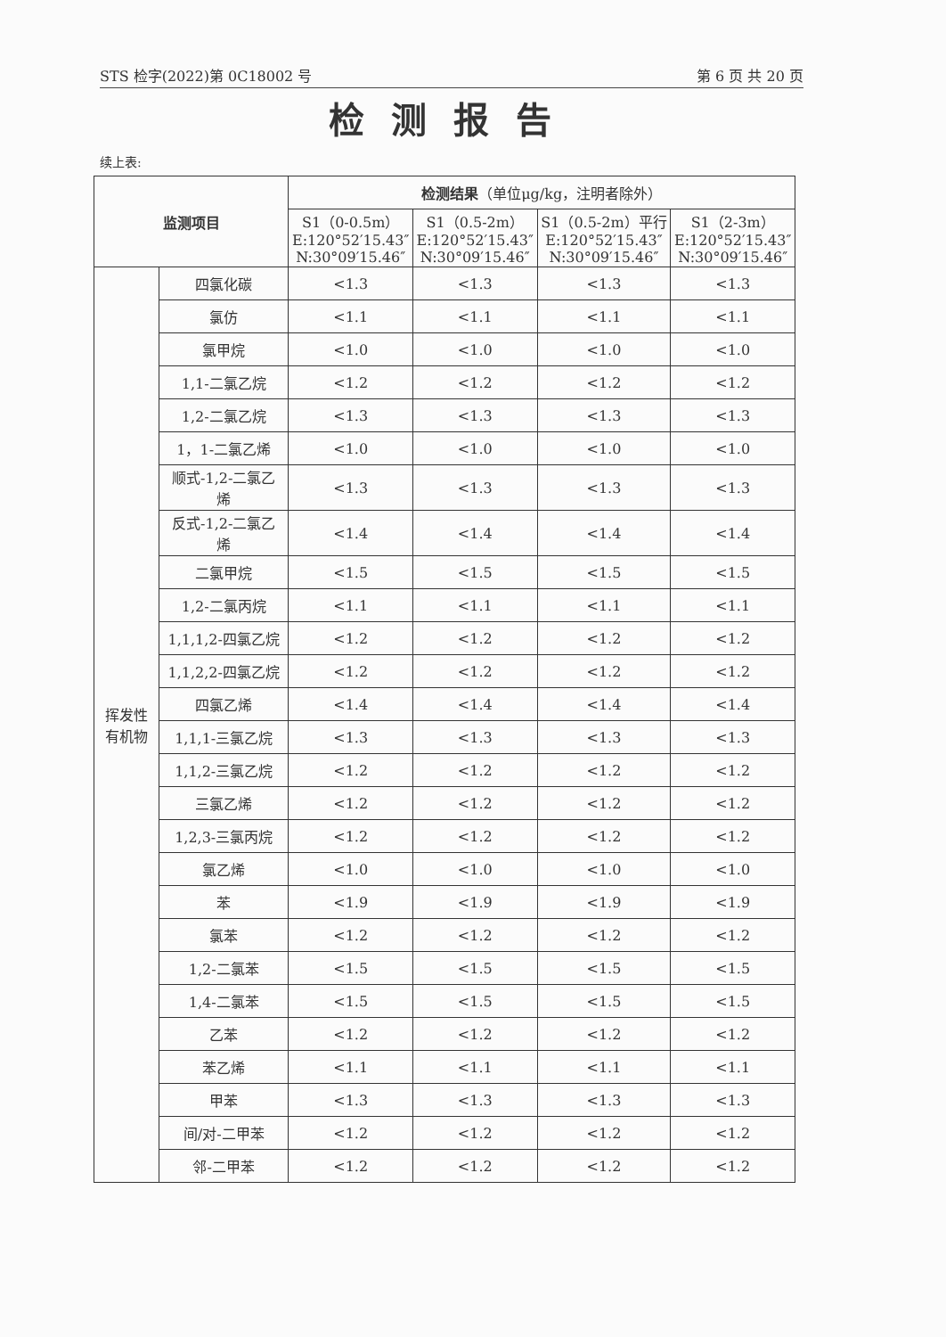STS 检字(2022)第 0C18002 号 第 6 页 共 20 页
检测报告
续上表:
| 监测项目 | | 检测结果 （单位μg/kg，注明者除外） | | | |
| --- | --- | --- | --- | --- | --- |
| | | S1（0-0.5m） E:120°52′15.43″ N:30°09′15.46″ | S1（0.5-2m） E:120°52′15.43″ N:30°09′15.46″ | S1（0.5-2m）平行 E:120°52′15.43″ N:30°09′15.46″ | S1（2-3m） E:120°52′15.43″ N:30°09′15.46″ |
| 挥发性 有机物 | 四氯化碳 | <1.3 | <1.3 | <1.3 | <1.3 |
| | 氯仿 | <1.1 | <1.1 | <1.1 | <1.1 |
| | 氯甲烷 | <1.0 | <1.0 | <1.0 | <1.0 |
| | 1,1-二氯乙烷 | <1.2 | <1.2 | <1.2 | <1.2 |
| | 1,2-二氯乙烷 | <1.3 | <1.3 | <1.3 | <1.3 |
| | 1，1-二氯乙烯 | <1.0 | <1.0 | <1.0 | <1.0 |
| | 顺式-1,2-二氯乙 烯 | <1.3 | <1.3 | <1.3 | <1.3 |
| | 反式-1,2-二氯乙 烯 | <1.4 | <1.4 | <1.4 | <1.4 |
| | 二氯甲烷 | <1.5 | <1.5 | <1.5 | <1.5 |
| | 1,2-二氯丙烷 | <1.1 | <1.1 | <1.1 | <1.1 |
| | 1,1,1,2-四氯乙烷 | <1.2 | <1.2 | <1.2 | <1.2 |
| | 1,1,2,2-四氯乙烷 | <1.2 | <1.2 | <1.2 | <1.2 |
| | 四氯乙烯 | <1.4 | <1.4 | <1.4 | <1.4 |
| | 1,1,1-三氯乙烷 | <1.3 | <1.3 | <1.3 | <1.3 |
| | 1,1,2-三氯乙烷 | <1.2 | <1.2 | <1.2 | <1.2 |
| | 三氯乙烯 | <1.2 | <1.2 | <1.2 | <1.2 |
| | 1,2,3-三氯丙烷 | <1.2 | <1.2 | <1.2 | <1.2 |
| | 氯乙烯 | <1.0 | <1.0 | <1.0 | <1.0 |
| | 苯 | <1.9 | <1.9 | <1.9 | <1.9 |
| | 氯苯 | <1.2 | <1.2 | <1.2 | <1.2 |
| | 1,2-二氯苯 | <1.5 | <1.5 | <1.5 | <1.5 |
| | 1,4-二氯苯 | <1.5 | <1.5 | <1.5 | <1.5 |
| | 乙苯 | <1.2 | <1.2 | <1.2 | <1.2 |
| | 苯乙烯 | <1.1 | <1.1 | <1.1 | <1.1 |
| | 甲苯 | <1.3 | <1.3 | <1.3 | <1.3 |
| | 间/对-二甲苯 | <1.2 | <1.2 | <1.2 | <1.2 |
| | 邻-二甲苯 | <1.2 | <1.2 | <1.2 | <1.2 |